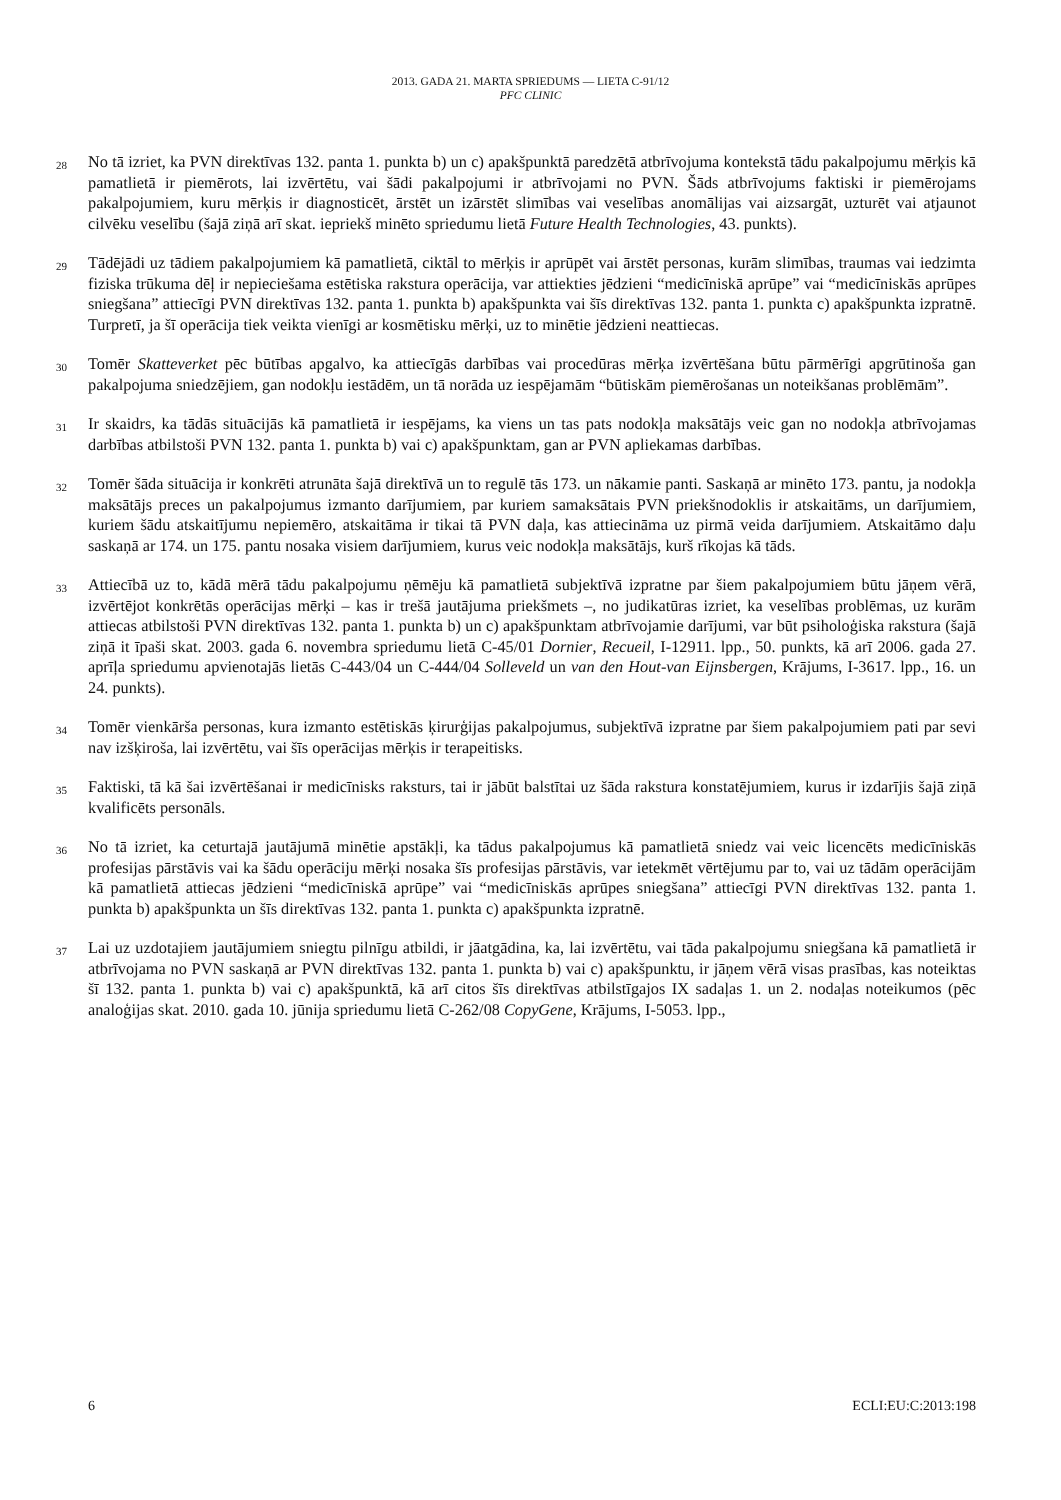2013. GADA 21. MARTA SPRIEDUMS — LIETA C-91/12
PFC CLINIC
28 No tā izriet, ka PVN direktīvas 132. panta 1. punkta b) un c) apakšpunktā paredzētā atbrīvojuma kontekstā tādu pakalpojumu mērķis kā pamatlietā ir piemērots, lai izvērtētu, vai šādi pakalpojumi ir atbrīvojami no PVN. Šāds atbrīvojums faktiski ir piemērojams pakalpojumiem, kuru mērķis ir diagnosticēt, ārstēt un izārstēt slimības vai veselības anomālijas vai aizsargāt, uzturēt vai atjaunot cilvēku veselību (šajā ziņā arī skat. iepriekš minēto spriedumu lietā Future Health Technologies, 43. punkts).
29 Tādējādi uz tādiem pakalpojumiem kā pamatlietā, ciktāl to mērķis ir aprūpēt vai ārstēt personas, kurām slimības, traumas vai iedzimta fiziska trūkuma dēļ ir nepieciešama estētiska rakstura operācija, var attiekties jēdzieni “medicīniskā aprūpe” vai “medicīniskās aprūpes sniegšana” attiecīgi PVN direktīvas 132. panta 1. punkta b) apakšpunkta vai šīs direktīvas 132. panta 1. punkta c) apakšpunkta izpratnē. Turpretī, ja šī operācija tiek veikta vienīgi ar kosmētisku mērķi, uz to minētie jēdzieni neattiecas.
30 Tomēr Skatteverket pēc būtības apgalvo, ka attiecīgās darbības vai procedūras mērķa izvērtēšana būtu pārmērīgi apgrūtinoša gan pakalpojuma sniedzējiem, gan nodokļu iestādēm, un tā norāda uz iespējamām “būtiskām piemērošanas un noteikšanas problēmām”.
31 Ir skaidrs, ka tādās situācijās kā pamatlietā ir iespējams, ka viens un tas pats nodokļa maksātājs veic gan no nodokļa atbrīvojamas darbības atbilstoši PVN 132. panta 1. punkta b) vai c) apakšpunktam, gan ar PVN apliekamas darbības.
32 Tomēr šāda situācija ir konkrēti atrunāta šajā direktīvā un to regulē tās 173. un nākamie panti. Saskaņā ar minēto 173. pantu, ja nodokļa maksātājs preces un pakalpojumus izmanto darījumiem, par kuriem samaksātais PVN priekšnodoklis ir atskaitāms, un darījumiem, kuriem šādu atskaitījumu nepiemēro, atskaitāma ir tikai tā PVN daļa, kas attiecināma uz pirmā veida darījumiem. Atskaitāmo daļu saskaņā ar 174. un 175. pantu nosaka visiem darījumiem, kurus veic nodokļa maksātājs, kurš rīkojas kā tāds.
33 Attiecībā uz to, kādā mērā tādu pakalpojumu ņēmēju kā pamatlietā subjektīvā izpratne par šiem pakalpojumiem būtu jāņem vērā, izvērtējot konkrētās operācijas mērķi – kas ir trešā jautājuma priekšmets –, no judikatūras izriet, ka veselības problēmas, uz kurām attiecas atbilstoši PVN direktīvas 132. panta 1. punkta b) un c) apakšpunktam atbrīvojamie darījumi, var būt psiholoģiska rakstura (šajā ziņā it īpaši skat. 2003. gada 6. novembra spriedumu lietā C-45/01 Dornier, Recueil, I-12911. lpp., 50. punkts, kā arī 2006. gada 27. aprīļa spriedumu apvienotajās lietās C-443/04 un C-444/04 Solleveld un van den Hout-van Eijnsbergen, Krājums, I-3617. lpp., 16. un 24. punkts).
34 Tomēr vienkārša personas, kura izmanto estētiskās ķirurģijas pakalpojumus, subjektīvā izpratne par šiem pakalpojumiem pati par sevi nav izšķiroša, lai izvērtētu, vai šīs operācijas mērķis ir terapeitisks.
35 Faktiski, tā kā šai izvērtēšanai ir medicīnisks raksturs, tai ir jābūt balstītai uz šāda rakstura konstatējumiem, kurus ir izdarījis šajā ziņā kvalificēts personāls.
36 No tā izriet, ka ceturtajā jautājumā minētie apstākļi, ka tādus pakalpojumus kā pamatlietā sniedz vai veic licencēts medicīniskās profesijas pārstāvis vai ka šādu operāciju mērķi nosaka šīs profesijas pārstāvis, var ietekmēt vērtējumu par to, vai uz tādām operācijām kā pamatlietā attiecas jēdzieni “medicīniskā aprūpe” vai “medicīniskās aprūpes sniegšana” attiecīgi PVN direktīvas 132. panta 1. punkta b) apakšpunkta un šīs direktīvas 132. panta 1. punkta c) apakšpunkta izpratnē.
37 Lai uz uzdotajiem jautājumiem sniegtu pilnīgu atbildi, ir jāatgādina, ka, lai izvērtētu, vai tāda pakalpojumu sniegšana kā pamatlietā ir atbrīvojama no PVN saskaņā ar PVN direktīvas 132. panta 1. punkta b) vai c) apakšpunktu, ir jāņem vērā visas prasības, kas noteiktas šī 132. panta 1. punkta b) vai c) apakšpunktā, kā arī citos šīs direktīvas atbilstīgajos IX sadaļas 1. un 2. nodaļas noteikumos (pēc analoģijas skat. 2010. gada 10. jūnija spriedumu lietā C-262/08 CopyGene, Krājums, I-5053. lpp.,
6 ECLI:EU:C:2013:198